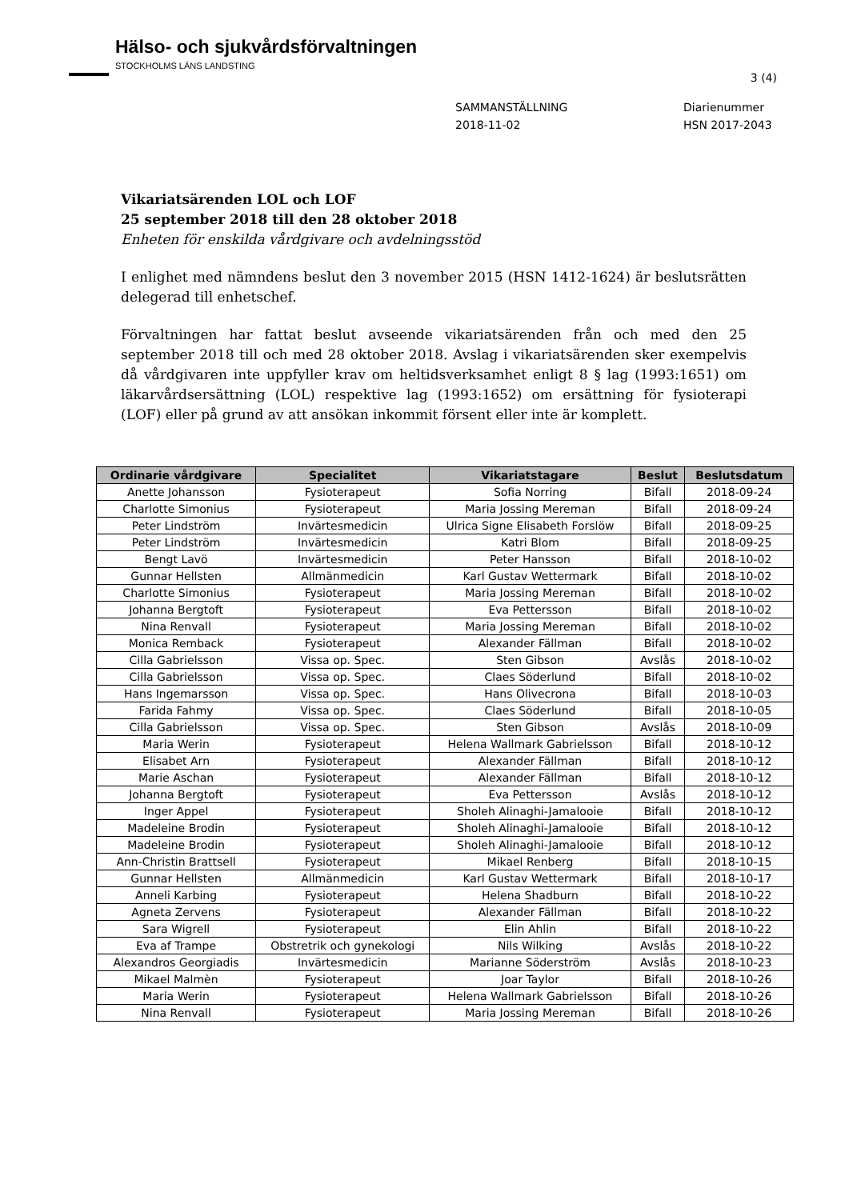Hälso- och sjukvårdsförvaltningen
STOCKHOLMS LÄNS LANDSTING
3 (4)
SAMMANSTÄLLNING
2018-11-02
Diarienummer
HSN 2017-2043
Vikariatsärenden LOL och LOF
25 september 2018 till den 28 oktober 2018
Enheten för enskilda vårdgivare och avdelningsstöd
I enlighet med nämndens beslut den 3 november 2015 (HSN 1412-1624) är beslutsrätten delegerad till enhetschef.
Förvaltningen har fattat beslut avseende vikariatsärenden från och med den 25 september 2018 till och med 28 oktober 2018. Avslag i vikariatsärenden sker exempelvis då vårdgivaren inte uppfyller krav om heltidsverksamhet enligt 8 § lag (1993:1651) om läkarvårdsersättning (LOL) respektive lag (1993:1652) om ersättning för fysioterapi (LOF) eller på grund av att ansökan inkommit försent eller inte är komplett.
| Ordinarie vårdgivare | Specialitet | Vikariatstagare | Beslut | Beslutsdatum |
| --- | --- | --- | --- | --- |
| Anette Johansson | Fysioterapeut | Sofia Norring | Bifall | 2018-09-24 |
| Charlotte Simonius | Fysioterapeut | Maria Jossing Mereman | Bifall | 2018-09-24 |
| Peter Lindström | Invärtesmedicin | Ulrica Signe Elisabeth Forslöw | Bifall | 2018-09-25 |
| Peter Lindström | Invärtesmedicin | Katri Blom | Bifall | 2018-09-25 |
| Bengt Lavö | Invärtesmedicin | Peter Hansson | Bifall | 2018-10-02 |
| Gunnar Hellsten | Allmänmedicin | Karl Gustav Wettermark | Bifall | 2018-10-02 |
| Charlotte Simonius | Fysioterapeut | Maria Jossing Mereman | Bifall | 2018-10-02 |
| Johanna Bergtoft | Fysioterapeut | Eva Pettersson | Bifall | 2018-10-02 |
| Nina Renvall | Fysioterapeut | Maria Jossing Mereman | Bifall | 2018-10-02 |
| Monica Remback | Fysioterapeut | Alexander Fällman | Bifall | 2018-10-02 |
| Cilla Gabrielsson | Vissa op. Spec. | Sten Gibson | Avslås | 2018-10-02 |
| Cilla Gabrielsson | Vissa op. Spec. | Claes Söderlund | Bifall | 2018-10-02 |
| Hans Ingemarsson | Vissa op. Spec. | Hans Olivecrona | Bifall | 2018-10-03 |
| Farida Fahmy | Vissa op. Spec. | Claes Söderlund | Bifall | 2018-10-05 |
| Cilla Gabrielsson | Vissa op. Spec. | Sten Gibson | Avslås | 2018-10-09 |
| Maria Werin | Fysioterapeut | Helena Wallmark Gabrielsson | Bifall | 2018-10-12 |
| Elisabet Arn | Fysioterapeut | Alexander Fällman | Bifall | 2018-10-12 |
| Marie Aschan | Fysioterapeut | Alexander Fällman | Bifall | 2018-10-12 |
| Johanna Bergtoft | Fysioterapeut | Eva Pettersson | Avslås | 2018-10-12 |
| Inger Appel | Fysioterapeut | Sholeh Alinaghi-Jamalooie | Bifall | 2018-10-12 |
| Madeleine Brodin | Fysioterapeut | Sholeh Alinaghi-Jamalooie | Bifall | 2018-10-12 |
| Madeleine Brodin | Fysioterapeut | Sholeh Alinaghi-Jamalooie | Bifall | 2018-10-12 |
| Ann-Christin Brattsell | Fysioterapeut | Mikael Renberg | Bifall | 2018-10-15 |
| Gunnar Hellsten | Allmänmedicin | Karl Gustav Wettermark | Bifall | 2018-10-17 |
| Anneli Karbing | Fysioterapeut | Helena Shadburn | Bifall | 2018-10-22 |
| Agneta Zervens | Fysioterapeut | Alexander Fällman | Bifall | 2018-10-22 |
| Sara Wigrell | Fysioterapeut | Elin Ahlin | Bifall | 2018-10-22 |
| Eva af Trampe | Obstretrik och gynekologi | Nils Wilking | Avslås | 2018-10-22 |
| Alexandros Georgiadis | Invärtesmedicin | Marianne Söderström | Avslås | 2018-10-23 |
| Mikael Malmèn | Fysioterapeut | Joar Taylor | Bifall | 2018-10-26 |
| Maria Werin | Fysioterapeut | Helena Wallmark Gabrielsson | Bifall | 2018-10-26 |
| Nina Renvall | Fysioterapeut | Maria Jossing Mereman | Bifall | 2018-10-26 |